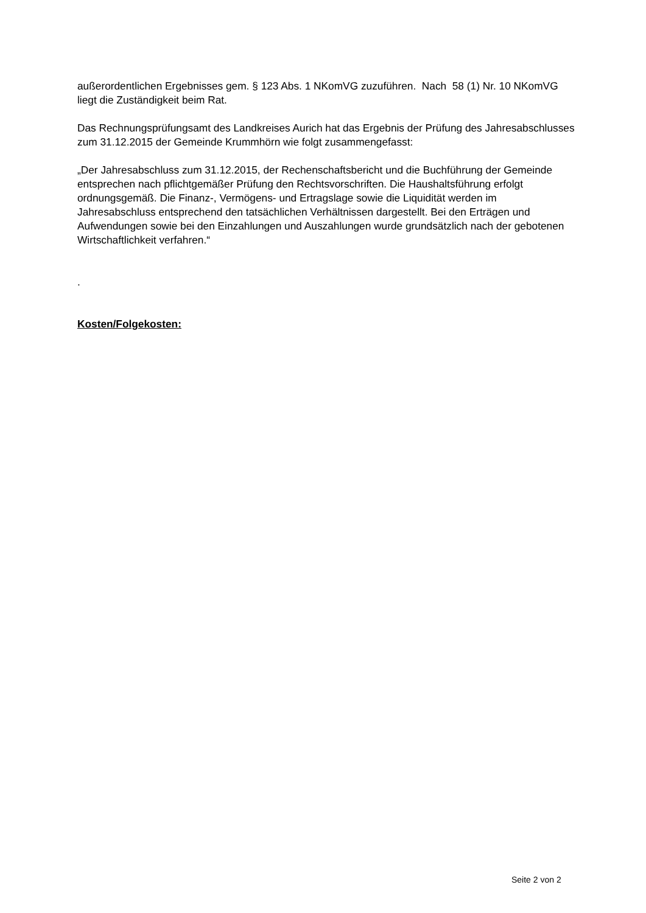außerordentlichen Ergebnisses gem. § 123 Abs. 1 NKomVG zuzuführen. Nach 58 (1) Nr. 10 NKomVG liegt die Zuständigkeit beim Rat.
Das Rechnungsprüfungsamt des Landkreises Aurich hat das Ergebnis der Prüfung des Jahresabschlusses zum 31.12.2015 der Gemeinde Krummhörn wie folgt zusammengefasst:
„Der Jahresabschluss zum 31.12.2015, der Rechenschaftsbericht und die Buchführung der Gemeinde entsprechen nach pflichtgemäßer Prüfung den Rechtsvorschriften. Die Haushaltsführung erfolgt ordnungsgemäß. Die Finanz-, Vermögens- und Ertragslage sowie die Liquidität werden im Jahresabschluss entsprechend den tatsächlichen Verhältnissen dargestellt. Bei den Erträgen und Aufwendungen sowie bei den Einzahlungen und Auszahlungen wurde grundsätzlich nach der gebotenen Wirtschaftlichkeit verfahren.“
.
Kosten/Folgekosten:
Seite 2 von 2